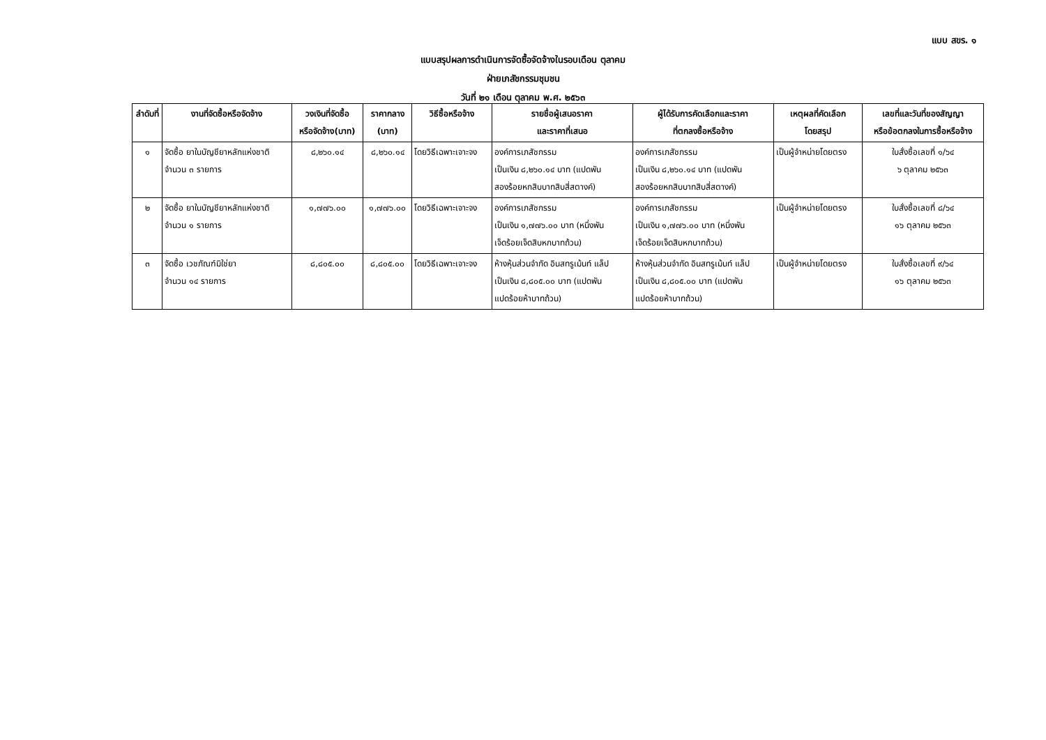แบบ สขร. ๑
แบบสรุปผลการดำเนินการจัดซื้อจัดจ้างในรอบเดือน ตุลาคม
ฝ่ายเภสัชกรรมชุมชน
วันที่ ๒๑ เดือน ตุลาคม พ.ศ. ๒๕๖๓
| ลำดับที่ | งานที่จัดซื้อหรือจัดจ้าง | วงเงินที่จัดซื้อ หรือจัดจ้าง(บาท) | ราคากลาง (บาท) | วิธีซื้อหรือจ้าง | รายชื่อผู้เสนอราคา และราคาที่เสนอ | ผู้ได้รับการคัดเลือกและราคา ที่ตกลงซื้อหรือจ้าง | เหตุผลที่คัดเลือก โดยสรุป | เลขที่และวันที่ของสัญญา หรือข้อตกลงในการซื้อหรือจ้าง |
| --- | --- | --- | --- | --- | --- | --- | --- | --- |
| ๑ | จัดซื้อ ยาในบัญชียาหลักแห่งชาติ จำนวน ๓ รายการ | ๘,๒๖๐.๑๔ | ๘,๒๖๐.๑๔ | โดยวิธีเฉพาะเจาะจง | องค์การเภสัชกรรม เป็นเงิน ๘,๒๖๐.๑๔ บาท (แปดพัน สองร้อยหกสิบบาทสิบสี่สตางค์) | องค์การเภสัชกรรม เป็นเงิน ๘,๒๖๐.๑๔ บาท (แปดพัน สองร้อยหกสิบบาทสิบสี่สตางค์) | เป็นผู้จำหน่ายโดยตรง | ใบสั่งซื้อเลขที่ ๑/๖๔ ๖ ตุลาคม ๒๕๖๓ |
| ๒ | จัดซื้อ ยาในบัญชียาหลักแห่งชาติ จำนวน ๑ รายการ | ๑,๗๗๖.๐๐ | ๑,๗๗๖.๐๐ | โดยวิธีเฉพาะเจาะจง | องค์การเภสัชกรรม เป็นเงิน ๑,๗๗๖.๐๐ บาท (หนึ่งพัน เจ็ดร้อยเจ็ดสิบหกบาทถ้วน) | องค์การเภสัชกรรม เป็นเงิน ๑,๗๗๖.๐๐ บาท (หนึ่งพัน เจ็ดร้อยเจ็ดสิบหกบาทถ้วน) | เป็นผู้จำหน่ายโดยตรง | ใบสั่งซื้อเลขที่ ๘/๖๔ ๑๖ ตุลาคม ๒๕๖๓ |
| ๓ | จัดซื้อ เวชภัณฑ์มิใช่ยา จำนวน ๑๔ รายการ | ๘,๘๐๕.๐๐ | ๘,๘๐๕.๐๐ | โดยวิธีเฉพาะเจาะจง | ห้างหุ้นส่วนจำกัด อินสทรูเม้นท์ แล็ป เป็นเงิน ๘,๘๐๕.๐๐ บาท (แปดพัน แปดร้อยห้าบาทถ้วน) | ห้างหุ้นส่วนจำกัด อินสทรูเม้นท์ แล็ป เป็นเงิน ๘,๘๐๕.๐๐ บาท (แปดพัน แปดร้อยห้าบาทถ้วน) | เป็นผู้จำหน่ายโดยตรง | ใบสั่งซื้อเลขที่ ๙/๖๔ ๑๖ ตุลาคม ๒๕๖๓ |